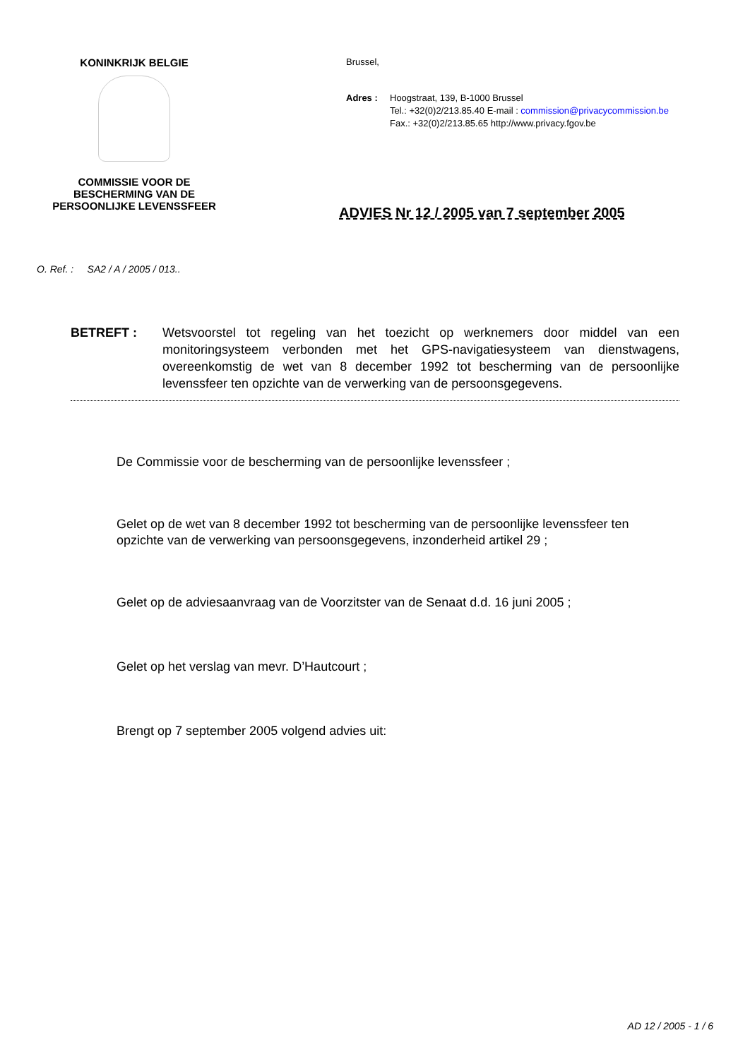KONINKRIJK BELGIE
COMMISSIE VOOR DE
BESCHERMING VAN DE
PERSOONLIJKE LEVENSSFEER
Brussel,
Adres : Hoogstraat, 139, B-1000 Brussel
Tel.: +32(0)2/213.85.40 E-mail : commission@privacycommission.be
Fax.: +32(0)2/213.85.65 http://www.privacy.fgov.be
ADVIES Nr 12 / 2005 van 7 september 2005
O. Ref. : SA2 / A / 2005 / 013..
BETREFT : Wetsvoorstel tot regeling van het toezicht op werknemers door middel van een monitoringsysteem verbonden met het GPS-navigatiesysteem van dienstwagens, overeenkomstig de wet van 8 december 1992 tot bescherming van de persoonlijke levenssfeer ten opzichte van de verwerking van de persoonsgegevens.
De Commissie voor de bescherming van de persoonlijke levenssfeer ;
Gelet op de wet van 8 december 1992 tot bescherming van de persoonlijke levenssfeer ten opzichte van de verwerking van persoonsgegevens, inzonderheid artikel 29 ;
Gelet op de adviesaanvraag van de Voorzitster van de Senaat d.d. 16 juni 2005 ;
Gelet op het verslag van mevr. D’Hautcourt ;
Brengt op 7 september 2005 volgend advies uit:
AD 12 / 2005 - 1 / 6